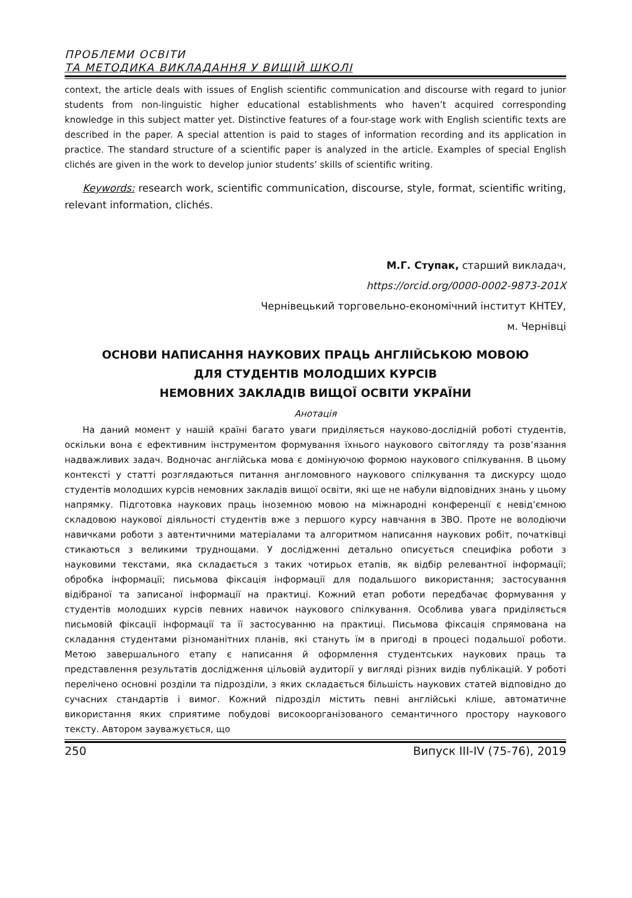ПРОБЛЕМИ ОСВІТИ
ТА МЕТОДИКА ВИКЛАДАННЯ У ВИЩІЙ ШКОЛІ
context, the article deals with issues of English scientific communication and discourse with regard to junior students from non-linguistic higher educational establishments who haven’t acquired corresponding knowledge in this subject matter yet. Distinctive features of a four-stage work with English scientific texts are described in the paper. A special attention is paid to stages of information recording and its application in practice. The standard structure of a scientific paper is analyzed in the article. Examples of special English clichés are given in the work to develop junior students’ skills of scientific writing.
Keywords: research work, scientific communication, discourse, style, format, scientific writing, relevant information, clichés.
М.Г. Ступак, старший викладач,
https://orcid.org/0000-0002-9873-201X
Чернівецький торговельно-економічний інститут КНТЕУ,
м. Чернівці
ОСНОВИ НАПИСАННЯ НАУКОВИХ ПРАЦЬ АНГЛІЙСЬКОЮ МОВОЮ
ДЛЯ СТУДЕНТІВ МОЛОДШИХ КУРСІВ
НЕМОВНИХ ЗАКЛАДІВ ВИЩОЇ ОСВІТИ УКРАЇНИ
Анотація
На даний момент у нашій країні багато уваги приділяється науково-дослідній роботі студентів, оскільки вона є ефективним інструментом формування їхнього наукового світогляду та розв’язання надважливих задач. Водночас англійська мова є домінуючою формою наукового спілкування. В цьому контексті у статті розглядаються питання англомовного наукового спілкування та дискурсу щодо студентів молодших курсів немовних закладів вищої освіти, які ще не набули відповідних знань у цьому напрямку. Підготовка наукових праць іноземною мовою на міжнародні конференції є невід’ємною складовою наукової діяльності студентів вже з першого курсу навчання в ЗВО. Проте не володіючи навичками роботи з автентичними матеріалами та алгоритмом написання наукових робіт, початківці стикаються з великими труднощами. У дослідженні детально описується специфіка роботи з науковими текстами, яка складається з таких чотирьох етапів, як відбір релевантної інформації; обробка інформації; письмова фіксація інформації для подальшого використання; застосування відібраної та записаної інформації на практиці. Кожний етап роботи передбачає формування у студентів молодших курсів певних навичок наукового спілкування. Особлива увага приділяється письмовій фіксації інформації та її застосуванню на практиці. Письмова фіксація спрямована на складання студентами різноманітних планів, які стануть їм в пригоді в процесі подальшої роботи. Метою завершального етапу є написання й оформлення студентських наукових праць та представлення результатів дослідження цільовій аудиторії у вигляді різних видів публікацій. У роботі перелічено основні розділи та підрозділи, з яких складається більшість наукових статей відповідно до сучасних стандартів і вимог. Кожний підрозділ містить певні англійські кліше, автоматичне використання яких сприятиме побудові високоорганізованого семантичного простору наукового тексту. Автором зауважується, що
250 Випуск III-IV (75-76), 2019